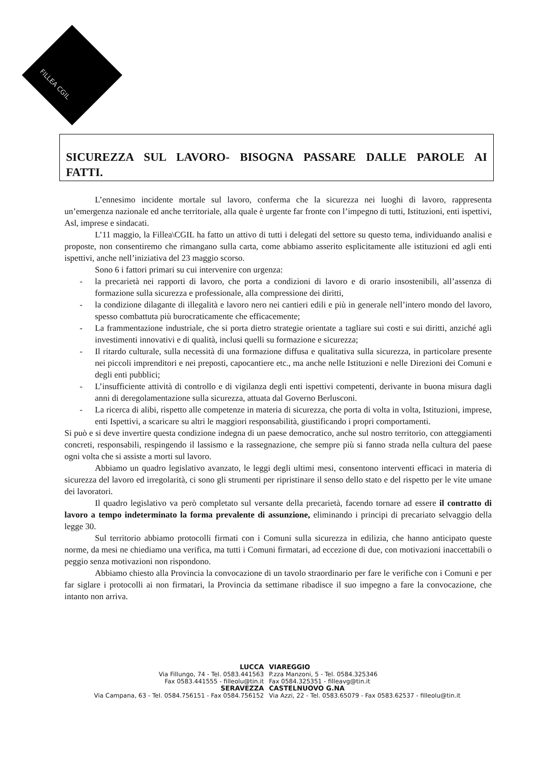FILLEA CGIL
SICUREZZA SUL LAVORO- BISOGNA PASSARE DALLE PAROLE AI FATTI.
L’ennesimo incidente mortale sul lavoro, conferma che la sicurezza nei luoghi di lavoro, rappresenta un’emergenza nazionale ed anche territoriale, alla quale è urgente far fronte con l’impegno di tutti, Istituzioni, enti ispettivi, Asl, imprese e sindacati.
L’11 maggio, la Fillea\CGIL ha fatto un attivo di tutti i delegati del settore su questo tema, individuando analisi e proposte, non consentiremo che rimangano sulla carta, come abbiamo asserito esplicitamente alle istituzioni ed agli enti ispettivi, anche nell’iniziativa del 23 maggio scorso.
Sono 6 i fattori primari su cui intervenire con urgenza:
- la precarietà nei rapporti di lavoro, che porta a condizioni di lavoro e di orario insostenibili, all’assenza di formazione sulla sicurezza e professionale, alla compressione dei diritti,
- la condizione dilagante di illegalità e lavoro nero nei cantieri edili e più in generale nell’intero mondo del lavoro, spesso combattuta più burocraticamente che efficacemente;
- La frammentazione industriale, che si porta dietro strategie orientate a tagliare sui costi e sui diritti, anziché agli investimenti innovativi e di qualità, inclusi quelli su formazione e sicurezza;
- Il ritardo culturale, sulla necessità di una formazione diffusa e qualitativa sulla sicurezza, in particolare presente nei piccoli imprenditori e nei preposti, capocantiere etc., ma anche nelle Istituzioni e nelle Direzioni dei Comuni e degli enti pubblici;
- L’insufficiente attività di controllo e di vigilanza degli enti ispettivi competenti, derivante in buona misura dagli anni di deregolamentazione sulla sicurezza, attuata dal Governo Berlusconi.
- La ricerca di alibi, rispetto alle competenze in materia di sicurezza, che porta di volta in volta, Istituzioni, imprese, enti Ispettivi, a scaricare su altri le maggiori responsabilità, giustificando i propri comportamenti.
Si può e si deve invertire questa condizione indegna di un paese democratico, anche sul nostro territorio, con atteggiamenti concreti, responsabili, respingendo il lassismo e la rassegnazione, che sempre più si fanno strada nella cultura del paese ogni volta che si assiste a morti sul lavoro.
Abbiamo un quadro legislativo avanzato, le leggi degli ultimi mesi, consentono interventi efficaci in materia di sicurezza del lavoro ed irregolarità, ci sono gli strumenti per ripristinare il senso dello stato e del rispetto per le vite umane dei lavoratori.
Il quadro legislativo va però completato sul versante della precarietà, facendo tornare ad essere il contratto di lavoro a tempo indeterminato la forma prevalente di assunzione, eliminando i principi di precariato selvaggio della legge 30.
Sul territorio abbiamo protocolli firmati con i Comuni sulla sicurezza in edilizia, che hanno anticipato queste norme, da mesi ne chiediamo una verifica, ma tutti i Comuni firmatari, ad eccezione di due, con motivazioni inaccettabili o peggio senza motivazioni non rispondono.
Abbiamo chiesto alla Provincia la convocazione di un tavolo straordinario per fare le verifiche con i Comuni e per far siglare i protocolli ai non firmatari, la Provincia da settimane ribadisce il suo impegno a fare la convocazione, che intanto non arriva.
LUCCA
Via Fillungo, 74 - Tel. 0583.441563
Fax 0583.441555 - filleolu@tin.it
SERAVEZZA
Via Campana, 63 - Tel. 0584.756151 - Fax 0584.756152
VIAREGGIO
P.zza Manzoni, 5 - Tel. 0584.325346
Fax 0584.325351 - filleavg@tin.it
CASTELNUOVO G.NA
Via Azzi, 22 - Tel. 0583.65079 - Fax 0583.62537 - filleolu@tin.it